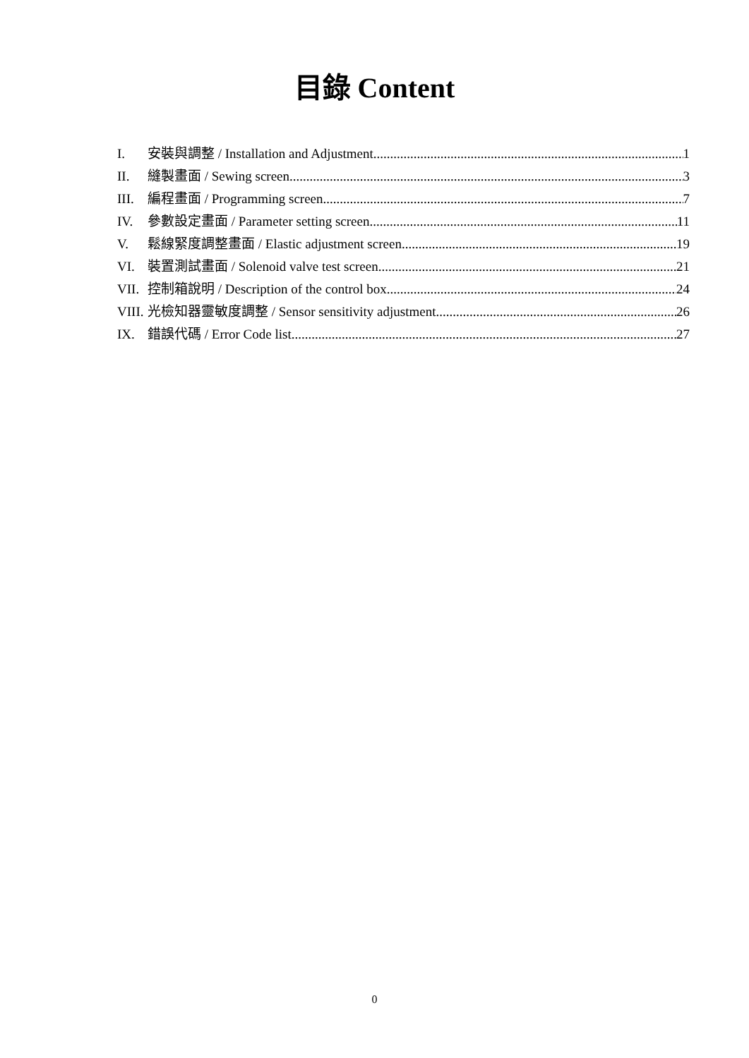目錄 Content
I. 安裝與調整 / Installation and Adjustment 1
II. 縫製畫面 / Sewing screen 3
III. 編程畫面 / Programming screen 7
IV. 參數設定畫面 / Parameter setting screen 11
V. 鬆線緊度調整畫面 / Elastic adjustment screen 19
VI. 裝置測試畫面 / Solenoid valve test screen 21
VII. 控制箱說明 / Description of the control box 24
VIII. 光檢知器靈敏度調整 / Sensor sensitivity adjustment 26
IX. 錯誤代碼 / Error Code list 27
0